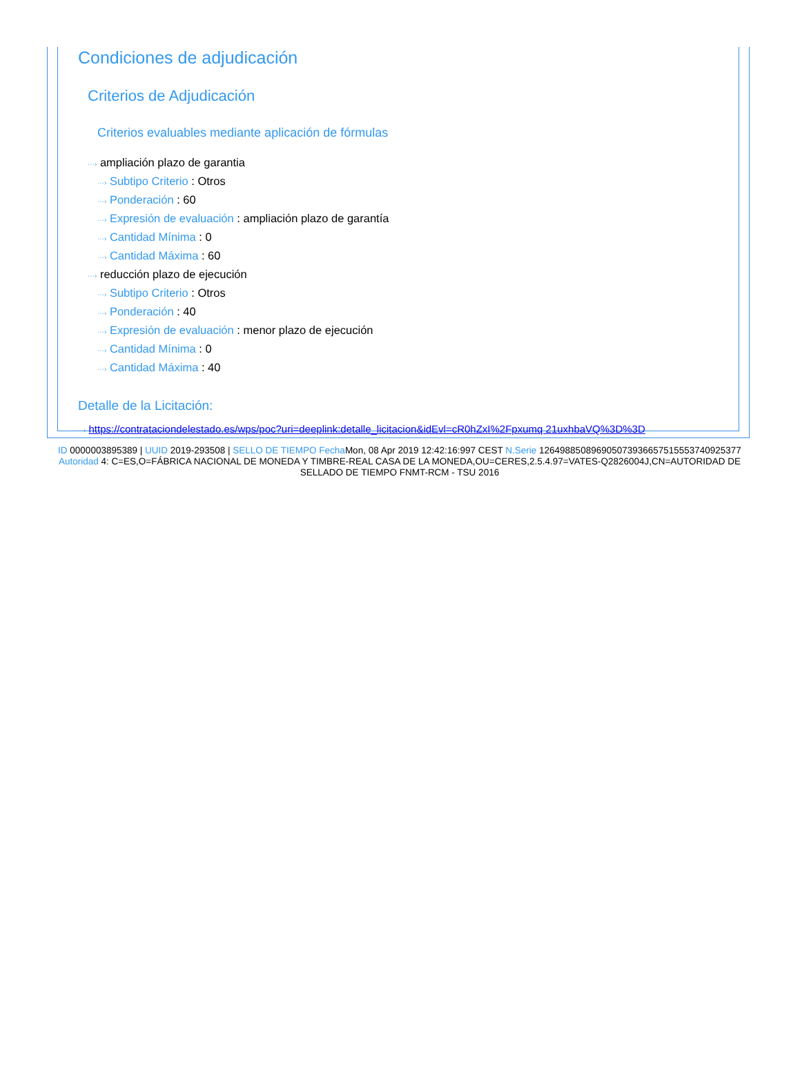Condiciones de adjudicación
Criterios de Adjudicación
Criterios evaluables mediante aplicación de fórmulas
···› ampliación plazo de garantia
···› Subtipo Criterio : Otros
···› Ponderación : 60
···› Expresión de evaluación : ampliación plazo de garantía
···› Cantidad Mínima : 0
···› Cantidad Máxima : 60
···› reducción plazo de ejecución
···› Subtipo Criterio : Otros
···› Ponderación : 40
···› Expresión de evaluación : menor plazo de ejecución
···› Cantidad Mínima : 0
···› Cantidad Máxima : 40
Detalle de la Licitación:
···› https://contrataciondelestado.es/wps/poc?uri=deeplink:detalle_licitacion&idEvl=cR0hZxI%2Fpxumq 21uxhbaVQ%3D%3D
ID 0000003895389 | UUID 2019-293508 | SELLO DE TIEMPO Fecha Mon, 08 Apr 2019 12:42:16:997 CEST N.Serie 126498850896905073936657515553740925377 Autoridad 4: C=ES,O=FÁBRICA NACIONAL DE MONEDA Y TIMBRE-REAL CASA DE LA MONEDA,OU=CERES,2.5.4.97=VATES-Q2826004J,CN=AUTORIDAD DE SELLADO DE TIEMPO FNMT-RCM - TSU 2016